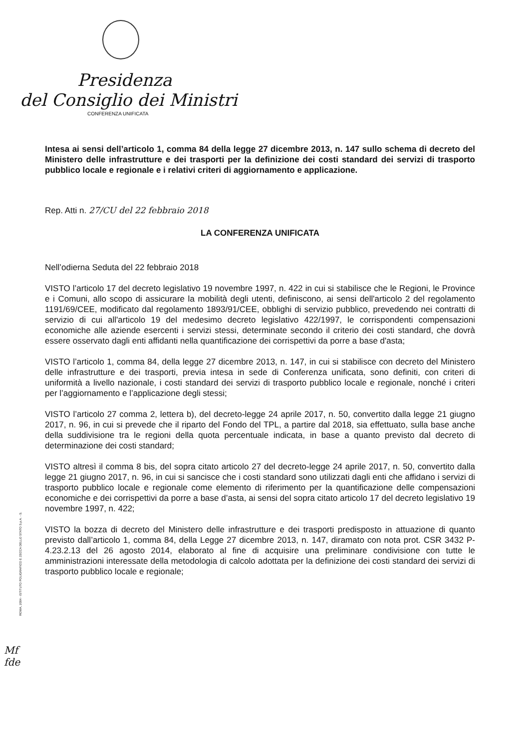Presidenza
del Consiglio dei Ministri
CONFERENZA UNIFICATA
Intesa ai sensi dell’articolo 1, comma 84 della legge 27 dicembre 2013, n. 147 sullo schema di decreto del Ministero delle infrastrutture e dei trasporti per la definizione dei costi standard dei servizi di trasporto pubblico locale e regionale e i relativi criteri di aggiornamento e applicazione.
Rep. Atti n. 27/CU del 22 febbraio 2018
LA CONFERENZA UNIFICATA
Nell’odierna Seduta del 22 febbraio 2018
VISTO l’articolo 17 del decreto legislativo 19 novembre 1997, n. 422 in cui si stabilisce che le Regioni, le Province e i Comuni, allo scopo di assicurare la mobilità degli utenti, definiscono, ai sensi dell'articolo 2 del regolamento 1191/69/CEE, modificato dal regolamento 1893/91/CEE, obblighi di servizio pubblico, prevedendo nei contratti di servizio di cui all'articolo 19 del medesimo decreto legislativo 422/1997, le corrispondenti compensazioni economiche alle aziende esercenti i servizi stessi, determinate secondo il criterio dei costi standard, che dovrà essere osservato dagli enti affidanti nella quantificazione dei corrispettivi da porre a base d'asta;
VISTO l’articolo 1, comma 84, della legge 27 dicembre 2013, n. 147, in cui si stabilisce con decreto del Ministero delle infrastrutture e dei trasporti, previa intesa in sede di Conferenza unificata, sono definiti, con criteri di uniformità a livello nazionale, i costi standard dei servizi di trasporto pubblico locale e regionale, nonché i criteri per l’aggiornamento e l’applicazione degli stessi;
VISTO l’articolo 27 comma 2, lettera b), del decreto-legge 24 aprile 2017, n. 50, convertito dalla legge 21 giugno 2017, n. 96, in cui si prevede che il riparto del Fondo del TPL, a partire dal 2018, sia effettuato, sulla base anche della suddivisione tra le regioni della quota percentuale indicata, in base a quanto previsto dal decreto di determinazione dei costi standard;
VISTO altresì il comma 8 bis, del sopra citato articolo 27 del decreto-legge 24 aprile 2017, n. 50, convertito dalla legge 21 giugno 2017, n. 96, in cui si sancisce che i costi standard sono utilizzati dagli enti che affidano i servizi di trasporto pubblico locale e regionale come elemento di riferimento per la quantificazione delle compensazioni economiche e dei corrispettivi da porre a base d’asta, ai sensi del sopra citato articolo 17 del decreto legislativo 19 novembre 1997, n. 422;
VISTO la bozza di decreto del Ministero delle infrastrutture e dei trasporti predisposto in attuazione di quanto previsto dall’articolo 1, comma 84, della Legge 27 dicembre 2013, n. 147, diramato con nota prot. CSR 3432 P-4.23.2.13 del 26 agosto 2014, elaborato al fine di acquisire una preliminare condivisione con tutte le amministrazioni interessate della metodologia di calcolo adottata per la definizione dei costi standard dei servizi di trasporto pubblico locale e regionale;
ROMA, 2004 - ISTITUTO POLIGRAFICO E ZECCA DELLO STATO S.p.A. - S.
Mf
fde